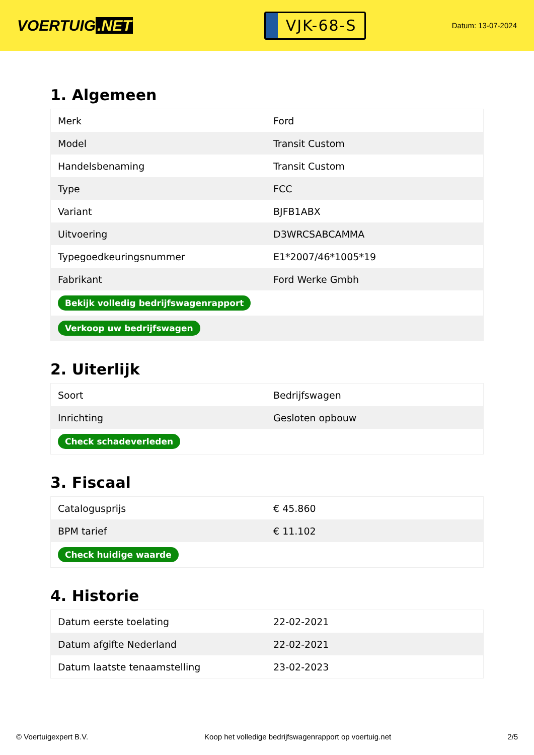VOERTUIG.NET
VJK-68-S
Datum: 13-07-2024
1. Algemeen
| Merk | Ford |
| Model | Transit Custom |
| Handelsbenaming | Transit Custom |
| Type | FCC |
| Variant | BJFB1ABX |
| Uitvoering | D3WRCSABCAMMA |
| Typegoedkeuringsnummer | E1*2007/46*1005*19 |
| Fabrikant | Ford Werke Gmbh |
| Bekijk volledig bedrijfswagenrapport | |
| Verkoop uw bedrijfswagen | |
2. Uiterlijk
| Soort | Bedrijfswagen |
| Inrichting | Gesloten opbouw |
| Check schadeverleden | |
3. Fiscaal
| Catalogusprijs | € 45.860 |
| BPM tarief | € 11.102 |
| Check huidige waarde | |
4. Historie
| Datum eerste toelating | 22-02-2021 |
| Datum afgifte Nederland | 22-02-2021 |
| Datum laatste tenaamstelling | 23-02-2023 |
© Voertuigexpert B.V. Koop het volledige bedrijfswagenrapport op voertuig.net 2/5